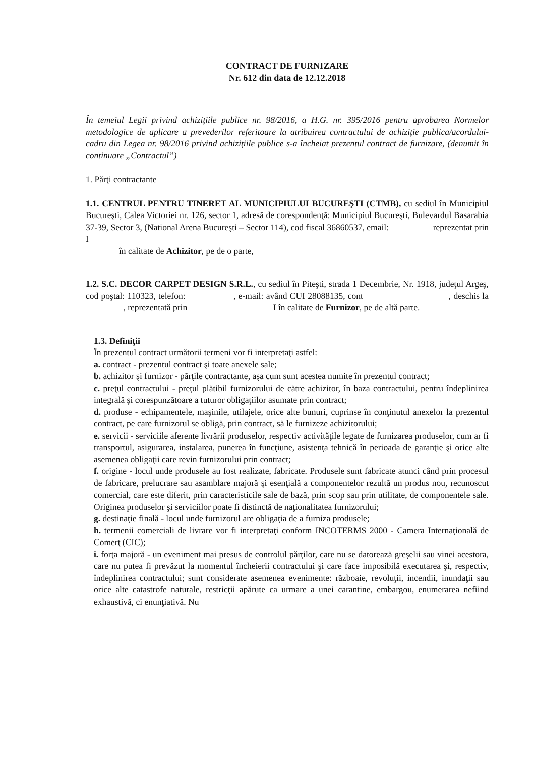CONTRACT DE FURNIZARE
Nr. 612 din data de 12.12.2018
În temeiul Legii privind achizițiile publice nr. 98/2016, a H.G. nr. 395/2016 pentru aprobarea Normelor metodologice de aplicare a prevederilor referitoare la atribuirea contractului de achiziție publica/acordului-cadru din Legea nr. 98/2016 privind achizițiile publice s-a încheiat prezentul contract de furnizare, (denumit în continuare „Contractul”)
1. Părţi contractante
1.1. CENTRUL PENTRU TINERET AL MUNICIPIULUI BUCUREŞTI (CTMB), cu sediul în Municipiul Bucureşti, Calea Victoriei nr. 126, sector 1, adresă de corespondenţă: Municipiul Bucureşti, Bulevardul Basarabia 37-39, Sector 3, (National Arena Bucureşti – Sector 114), cod fiscal 36860537, email: reprezentat prin I
în calitate de Achizitor, pe de o parte,
1.2. S.C. DECOR CARPET DESIGN S.R.L., cu sediul în Piteşti, strada 1 Decembrie, Nr. 1918, judeţul Argeş, cod poştal: 110323, telefon: , e-mail: având CUI 28088135, cont , deschis la , reprezentată prin I în calitate de Furnizor, pe de altă parte.
1.3. Definiţii
În prezentul contract următorii termeni vor fi interpretaţi astfel:
a. contract - prezentul contract şi toate anexele sale;
b. achizitor şi furnizor - părţile contractante, aşa cum sunt acestea numite în prezentul contract;
c. preţul contractului - preţul plătibil furnizorului de către achizitor, în baza contractului, pentru îndeplinirea integrală şi corespunzătoare a tuturor obligaţiilor asumate prin contract;
d. produse - echipamentele, maşinile, utilajele, orice alte bunuri, cuprinse în conţinutul anexelor la prezentul contract, pe care furnizorul se obligă, prin contract, să le furnizeze achizitorului;
e. servicii - serviciile aferente livrării produselor, respectiv activităţile legate de furnizarea produselor, cum ar fi transportul, asigurarea, instalarea, punerea în funcţiune, asistenţa tehnică în perioada de garanţie şi orice alte asemenea obligaţii care revin furnizorului prin contract;
f. origine - locul unde produsele au fost realizate, fabricate. Produsele sunt fabricate atunci când prin procesul de fabricare, prelucrare sau asamblare majoră şi esenţială a componentelor rezultă un produs nou, recunoscut comercial, care este diferit, prin caracteristicile sale de bază, prin scop sau prin utilitate, de componentele sale. Originea produselor şi serviciilor poate fi distinctă de naţionalitatea furnizorului;
g. destinaţie finală - locul unde furnizorul are obligaţia de a furniza produsele;
h. termenii comerciali de livrare vor fi interpretaţi conform INCOTERMS 2000 - Camera Internaţională de Comerţ (CIC);
i. forţa majoră - un eveniment mai presus de controlul părţilor, care nu se datorează greşelii sau vinei acestora, care nu putea fi prevăzut la momentul încheierii contractului şi care face imposibilă executarea şi, respectiv, îndeplinirea contractului; sunt considerate asemenea evenimente: războaie, revoluţii, incendii, inundaţii sau orice alte catastrofe naturale, restricţii apărute ca urmare a unei carantine, embargou, enumerarea nefiind exhaustivă, ci enunţiativă. Nu